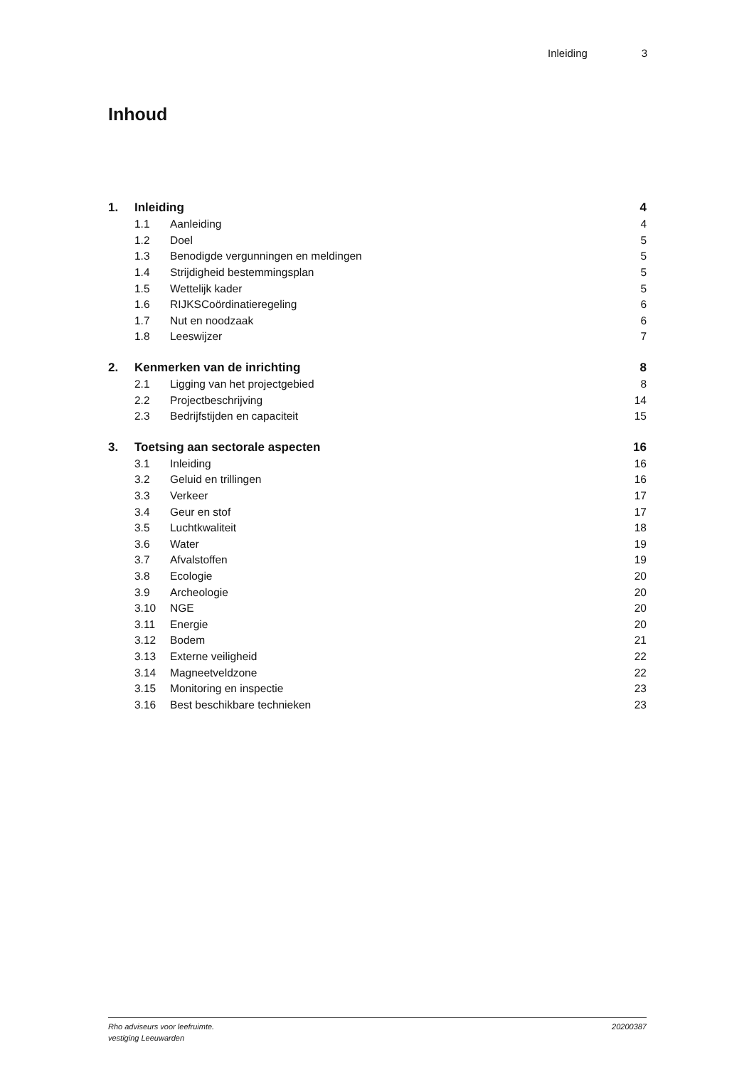Inleiding 3
Inhoud
1. Inleiding 4
1.1 Aanleiding 4
1.2 Doel 5
1.3 Benodigde vergunningen en meldingen 5
1.4 Strijdigheid bestemmingsplan 5
1.5 Wettelijk kader 5
1.6 RIJKSCoördinatieregeling 6
1.7 Nut en noodzaak 6
1.8 Leeswijzer 7
2. Kenmerken van de inrichting 8
2.1 Ligging van het projectgebied 8
2.2 Projectbeschrijving 14
2.3 Bedrijfstijden en capaciteit 15
3. Toetsing aan sectorale aspecten 16
3.1 Inleiding 16
3.2 Geluid en trillingen 16
3.3 Verkeer 17
3.4 Geur en stof 17
3.5 Luchtkwaliteit 18
3.6 Water 19
3.7 Afvalstoffen 19
3.8 Ecologie 20
3.9 Archeologie 20
3.10 NGE 20
3.11 Energie 20
3.12 Bodem 21
3.13 Externe veiligheid 22
3.14 Magneetveldzone 22
3.15 Monitoring en inspectie 23
3.16 Best beschikbare technieken 23
Rho adviseurs voor leefruimte.
vestiging Leeuwarden
20200387